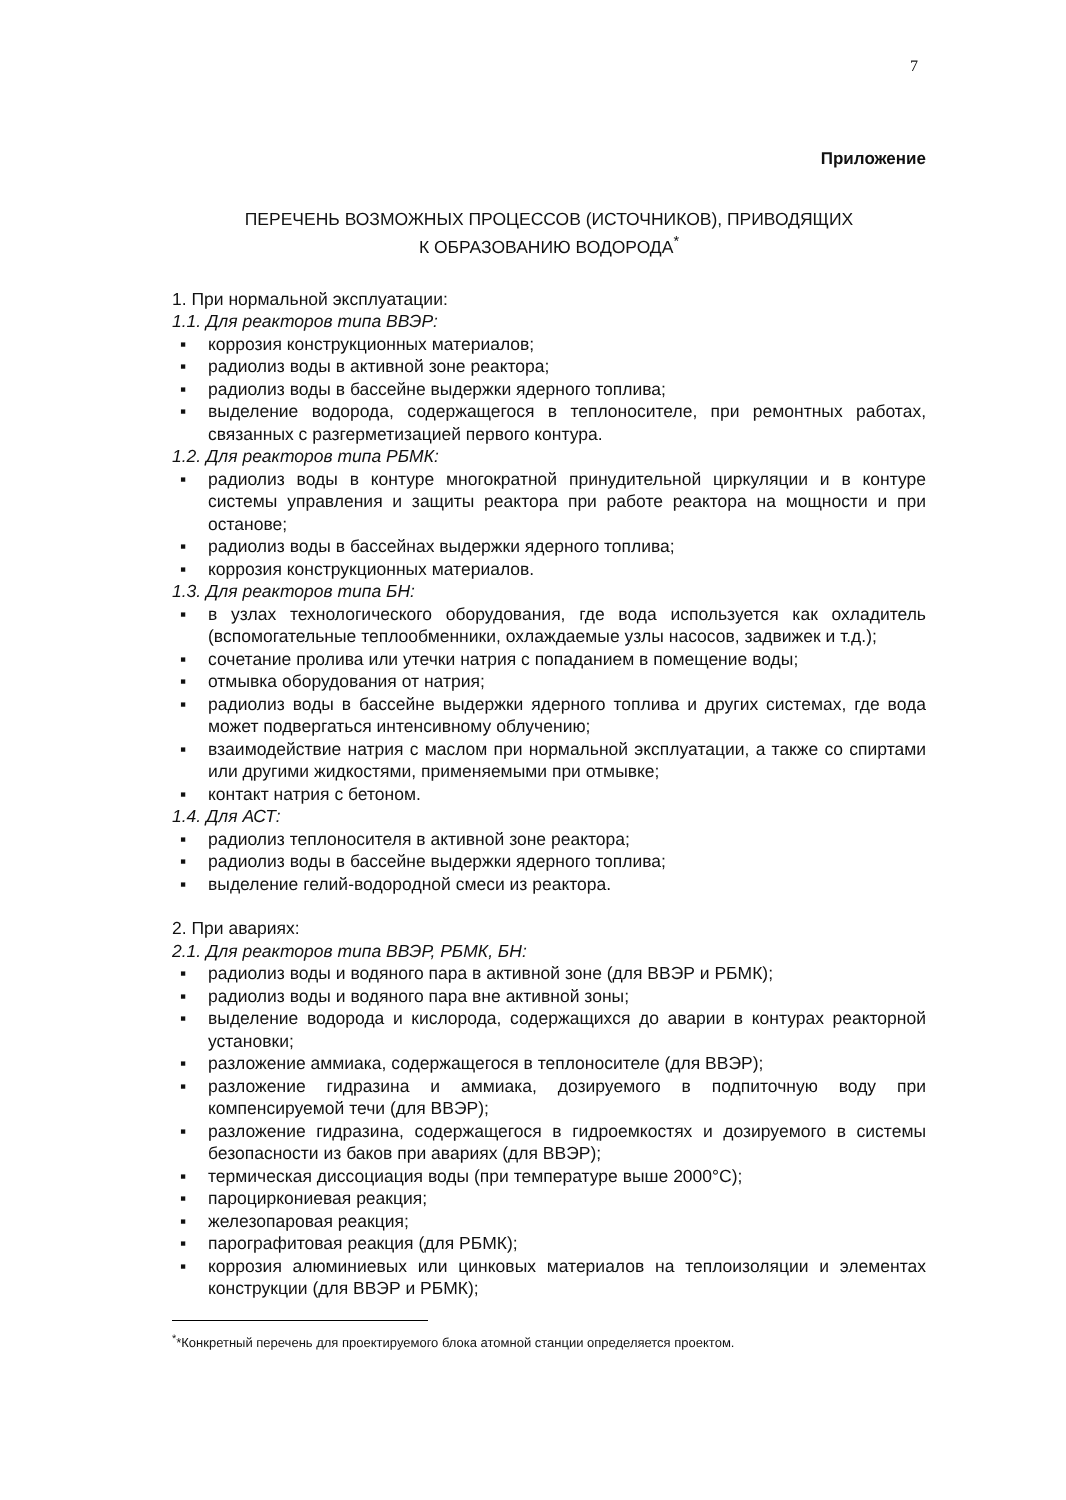7
Приложение
ПЕРЕЧЕНЬ ВОЗМОЖНЫХ ПРОЦЕССОВ (ИСТОЧНИКОВ), ПРИВОДЯЩИХ
К ОБРАЗОВАНИЮ ВОДОРОДА<sup>*</sup>
1. При нормальной эксплуатации:
1.1. Для реакторов типа ВВЭР:
▪ коррозия конструкционных материалов;
▪ радиолиз воды в активной зоне реактора;
▪ радиолиз воды в бассейне выдержки ядерного топлива;
▪ выделение водорода, содержащегося в теплоносителе, при ремонтных работах, связанных с разгерметизацией первого контура.
1.2. Для реакторов типа РБМК:
▪ радиолиз воды в контуре многократной принудительной циркуляции и в контуре системы управления и защиты реактора при работе реактора на мощности и при останове;
▪ радиолиз воды в бассейнах выдержки ядерного топлива;
▪ коррозия конструкционных материалов.
1.3. Для реакторов типа БН:
▪ в узлах технологического оборудования, где вода используется как охладитель (вспомогательные теплообменники, охлаждаемые узлы насосов, задвижек и т.д.);
▪ сочетание пролива или утечки натрия с попаданием в помещение воды;
▪ отмывка оборудования от натрия;
▪ радиолиз воды в бассейне выдержки ядерного топлива и других системах, где вода может подвергаться интенсивному облучению;
▪ взаимодействие натрия с маслом при нормальной эксплуатации, а также со спиртами или другими жидкостями, применяемыми при отмывке;
▪ контакт натрия с бетоном.
1.4. Для АСТ:
▪ радиолиз теплоносителя в активной зоне реактора;
▪ радиолиз воды в бассейне выдержки ядерного топлива;
▪ выделение гелий-водородной смеси из реактора.
2. При авариях:
2.1. Для реакторов типа ВВЭР, РБМК, БН:
▪ радиолиз воды и водяного пара в активной зоне (для ВВЭР и РБМК);
▪ радиолиз воды и водяного пара вне активной зоны;
▪ выделение водорода и кислорода, содержащихся до аварии в контурах реакторной установки;
▪ разложение аммиака, содержащегося в теплоносителе (для ВВЭР);
▪ разложение гидразина и аммиака, дозируемого в подпиточную воду при компенсируемой течи (для ВВЭР);
▪ разложение гидразина, содержащегося в гидроемкостях и дозируемого в системы безопасности из баков при авариях (для ВВЭР);
▪ термическая диссоциация воды (при температуре выше 2000°С);
▪ пароциркониевая реакция;
▪ железопаровая реакция;
▪ парографитовая реакция (для РБМК);
▪ коррозия алюминиевых или цинковых материалов на теплоизоляции и элементах конструкции (для ВВЭР и РБМК);
<sup>*</sup>*Конкретный перечень для проектируемого блока атомной станции определяется проектом.